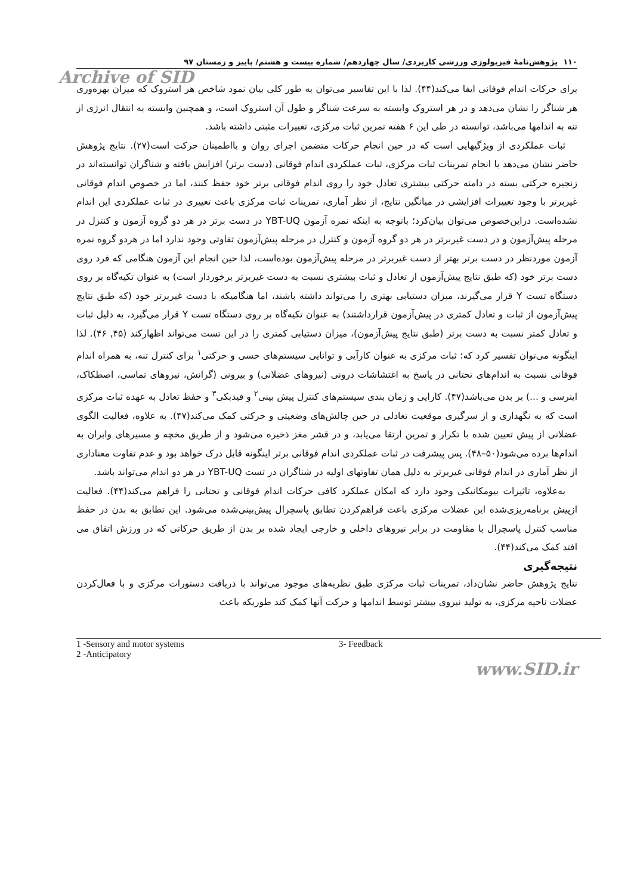۱۱۰ پژوهش‌نامهٔ فیزیولوژی ورزشی کاربردی/ سال چهاردهم/ شماره بیست و هشتم/ پاییز و زمستان ۹۷
Archive of SID
برای حرکات اندام فوقانی ایفا می‌کند(۴۴). لذا با این تفاسیر می‌توان به طور کلی بیان نمود شاخص هر استروک که میزان بهره‌وری هر شناگر را نشان می‌دهد و در هر استروک وابسته به سرعت شناگر و طول آن استروک است، و همچنین وابسته به انتقال انرژی از تنه به اندامها می‌باشد، توانسته در طی این ۶ هفته تمرین ثبات مرکزی، تغییرات مثبتی داشته باشد.
ثبات عملکردی از ویژگیهایی است که در حین انجام حرکات متضمن اجرای روان و بااطمینان حرکت است(۲۷). نتایج پژوهش حاضر نشان می‌دهد با انجام تمرینات ثبات مرکزی، ثبات عملکردی اندام فوقانی (دست برتر) افزایش یافته و شناگران توانسته‌اند در زنجیره حرکتی بسته در دامنه حرکتی بیشتری تعادل خود را روی اندام فوقانی برتر خود حفظ کنند، اما در خصوص اندام فوقانی غیربرتر با وجود تغییرات افزایشی در میانگین نتایج، از نظر آماری، تمرینات ثبات مرکزی باعث تغییری در ثبات عملکردی این اندام نشده‌است. دراین‌خصوص می‌توان بیان‌کرد؛ باتوجه به اینکه نمره آزمون YBT-UQ در دست برتر در هر دو گروه آزمون و کنترل در مرحله پیش‌آزمون و در دست غیربرتر در هر دو گروه آزمون و کنترل در مرحله پیش‌آزمون تفاوتی وجود ندارد اما در هردو گروه نمره آزمون موردنظر در دست برتر بهتر از دست غیربرتر در مرحله پیش‌آزمون بوده‌است، لذا حین انجام این آزمون هنگامی که فرد روی دست برتر خود (که طبق نتایج پیش‌آزمون از تعادل و ثبات بیشتری نسبت به دست غیربرتر برخوردار است) به عنوان تکیه‌گاه بر روی دستگاه تست Y قرار می‌گیرند، میزان دستیابی بهتری را می‌تواند داشته باشند، اما هنگامیکه با دست غیربرتر خود (که طبق نتایج پیش‌آزمون از ثبات و تعادل کمتری در پیش‌آزمون قرارداشتند) به عنوان تکیه‌گاه بر روی دستگاه تست Y قرار می‌گیرد، به دلیل ثبات و تعادل کمتر نسبت به دست برتر (طبق نتایج پیش‌آزمون)، میزان دستیابی کمتری را در این تست می‌تواند اظهارکند (۴۵, ۴۶). لذا اینگونه می‌توان تفسیر کرد که؛ ثبات مرکزی به عنوان کارآیی و توانایی سیستم‌های حسی و حرکتی<sup>۱</sup> برای کنترل تنه، به همراه اندام فوقانی نسبت به اندام‌های تحتانی در پاسخ به اغتشاشات درونی (نیروهای عضلانی) و بیرونی (گرانش، نیروهای تماسی، اصطکاک، اینرسی و ...) بر بدن می‌باشد(۴۷). کارایی و زمان بندی سیستم‌های کنترل پیش بینی<sup>۲</sup> و فیدبکی<sup>۳</sup> و حفظ تعادل به عهده ثبات مرکزی است که به نگهداری و از سرگیری موقعیت تعادلی در حین چالش‌های وضعیتی و حرکتی کمک می‌کند(۴۷). به علاوه، فعالیت الگوی عضلانی از پیش تعیین شده با تکرار و تمرین ارتقا می‌یابد، و در قشر مغز ذخیره می‌شود و از طریق مخچه و مسیرهای وابران به اندام‌ها برده می‌شود(۵۰–۴۸). پس پیشرفت در ثبات عملکردی اندام فوقانی برتر اینگونه قابل درک خواهد بود و عدم تفاوت معناداری از نظر آماری در اندام فوقانی غیربرتر به دلیل همان تفاوتهای اولیه در شناگران در تست YBT-UQ در هر دو اندام می‌تواند باشد.
به‌علاوه، تاثیرات بیومکانیکی وجود دارد که امکان عملکرد کافی حرکات اندام فوقانی و تحتانی را فراهم می‌کند(۴۴). فعالیت ازپیش برنامه‌ریزی‌شده این عضلات مرکزی باعث فراهم‌کردن تطابق پاسچرال پیش‌بینی‌شده می‌شود. این تطابق به بدن در حفظ مناسب کنترل پاسچرال با مقاومت در برابر نیروهای داخلی و خارجی ایجاد شده بر بدن از طریق حرکاتی که در ورزش اتفاق می افتد کمک می‌کند(۴۴).
نتیجه‌گیری
نتایج پژوهش حاضر نشان‌داد، تمرینات ثبات مرکزی طبق نظریه‌های موجود می‌تواند با دریافت دستورات مرکزی و با فعال‌کردن عضلات ناحیه مرکزی، به تولید نیروی بیشتر توسط اندامها و حرکت آنها کمک کند طوریکه باعث
1 -Sensory and motor systems
2 -Anticipatory
3- Feedback
www.SID.ir